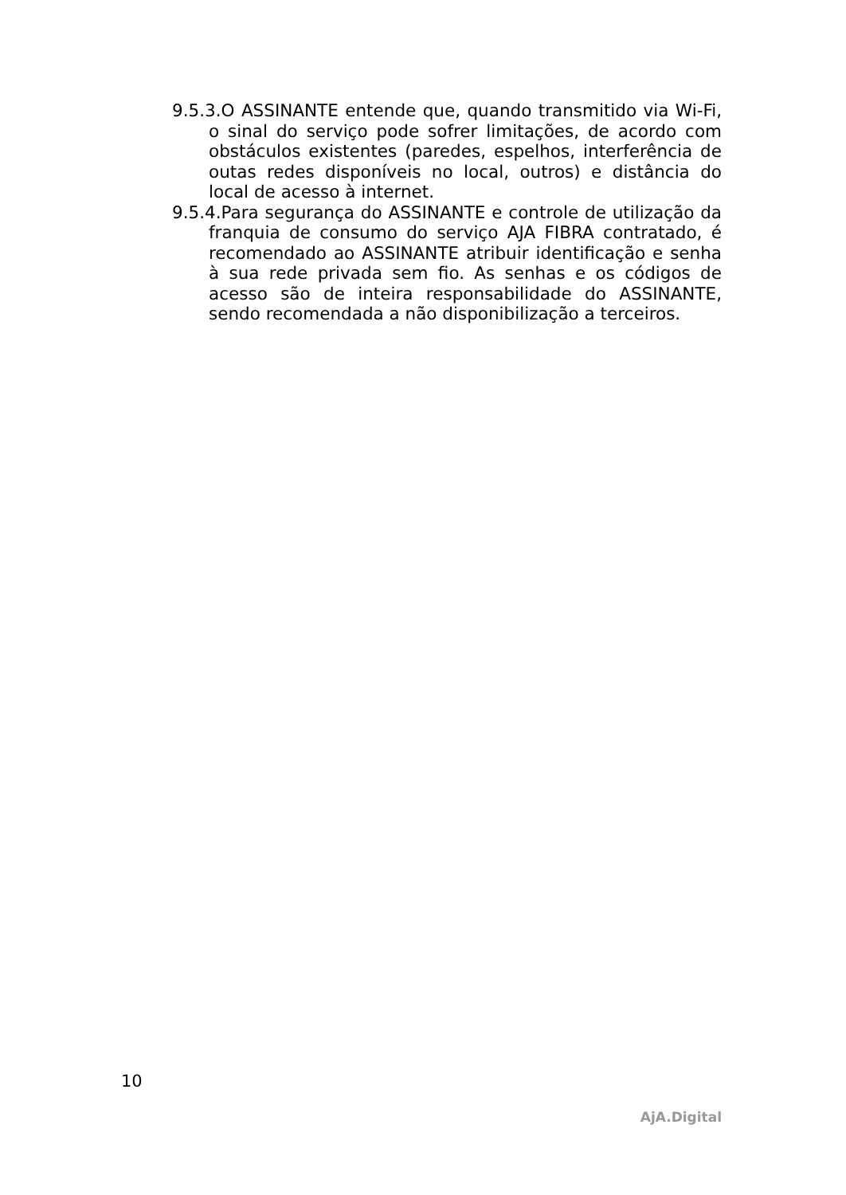9.5.3.O ASSINANTE entende que, quando transmitido via Wi-Fi, o sinal do serviço pode sofrer limitações, de acordo com obstáculos existentes (paredes, espelhos, interferência de outas redes disponíveis no local, outros) e distância do local de acesso à internet.
9.5.4.Para segurança do ASSINANTE e controle de utilização da franquia de consumo do serviço AJA FIBRA contratado, é recomendado ao ASSINANTE atribuir identificação e senha à sua rede privada sem fio. As senhas e os códigos de acesso são de inteira responsabilidade do ASSINANTE, sendo recomendada a não disponibilização a terceiros.
10
AjA.Digital